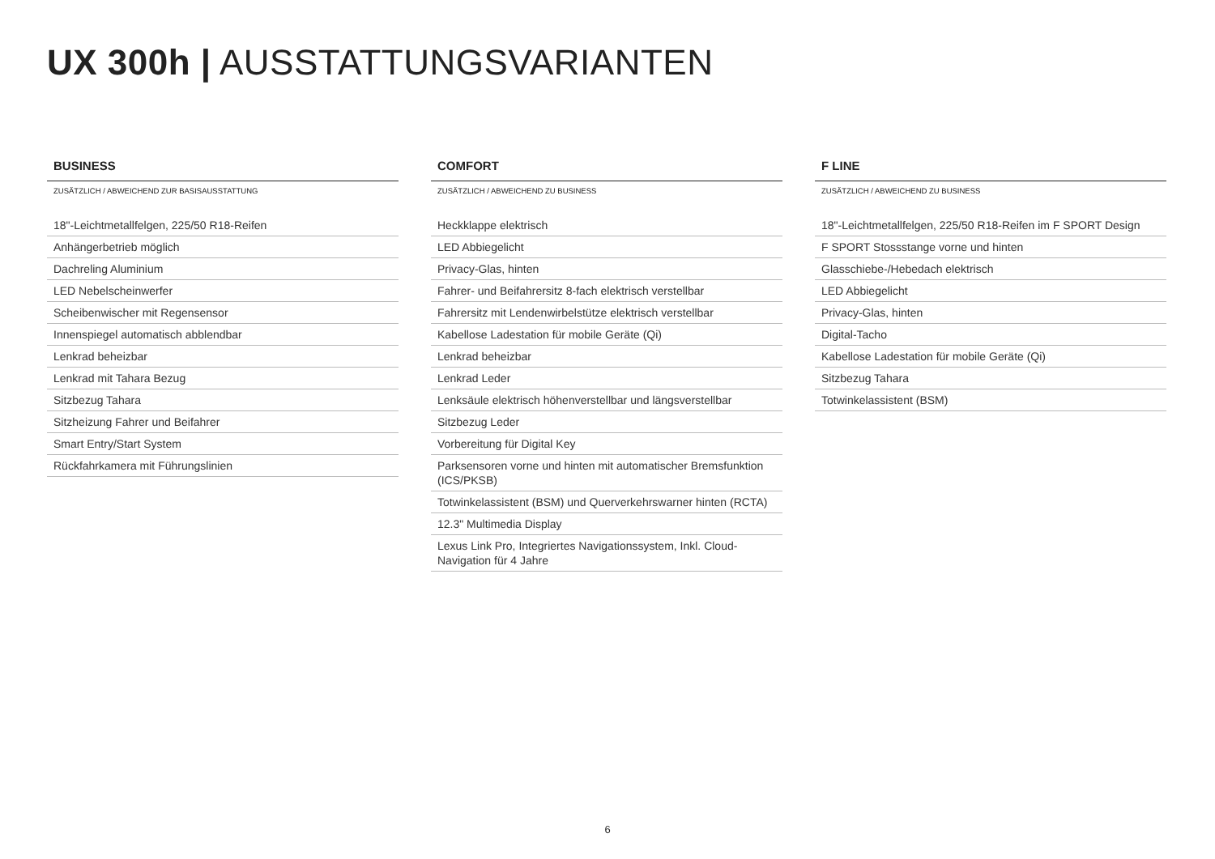UX 300h | AUSSTATTUNGSVARIANTEN
BUSINESS
| ZUSÄTZLICH / ABWEICHEND ZUR BASISAUSSTATTUNG |
| --- |
| 18"-Leichtmetallfelgen, 225/50 R18-Reifen |
| Anhängerbetrieb möglich |
| Dachreling Aluminium |
| LED Nebelscheinwerfer |
| Scheibenwischer mit Regensensor |
| Innenspiegel automatisch abblendbar |
| Lenkrad beheizbar |
| Lenkrad mit Tahara Bezug |
| Sitzbezug Tahara |
| Sitzheizung Fahrer und Beifahrer |
| Smart Entry/Start System |
| Rückfahrkamera mit Führungslinien |
COMFORT
| ZUSÄTZLICH / ABWEICHEND ZU BUSINESS |
| --- |
| Heckklappe elektrisch |
| LED Abbiegelicht |
| Privacy-Glas, hinten |
| Fahrer- und Beifahrersitz 8-fach elektrisch verstellbar |
| Fahrersitz mit Lendenwirbelstütze elektrisch verstellbar |
| Kabellose Ladestation für mobile Geräte (Qi) |
| Lenkrad beheizbar |
| Lenkrad Leder |
| Lenksäule elektrisch höhenverstellbar und längsverstellbar |
| Sitzbezug Leder |
| Vorbereitung für Digital Key |
| Parksensoren vorne und hinten mit automatischer Bremsfunktion (ICS/PKSB) |
| Totwinkelassistent (BSM) und Querverkehrswarner hinten (RCTA) |
| 12.3" Multimedia Display |
| Lexus Link Pro, Integriertes Navigationssystem, Inkl. Cloud-Navigation für 4 Jahre |
F LINE
| ZUSÄTZLICH / ABWEICHEND ZU BUSINESS |
| --- |
| 18"-Leichtmetallfelgen, 225/50 R18-Reifen im F SPORT Design |
| F SPORT Stossstange vorne und hinten |
| Glasschiebe-/Hebedach elektrisch |
| LED Abbiegelicht |
| Privacy-Glas, hinten |
| Digital-Tacho |
| Kabellose Ladestation für mobile Geräte (Qi) |
| Sitzbezug Tahara |
| Totwinkelassistent (BSM) |
6